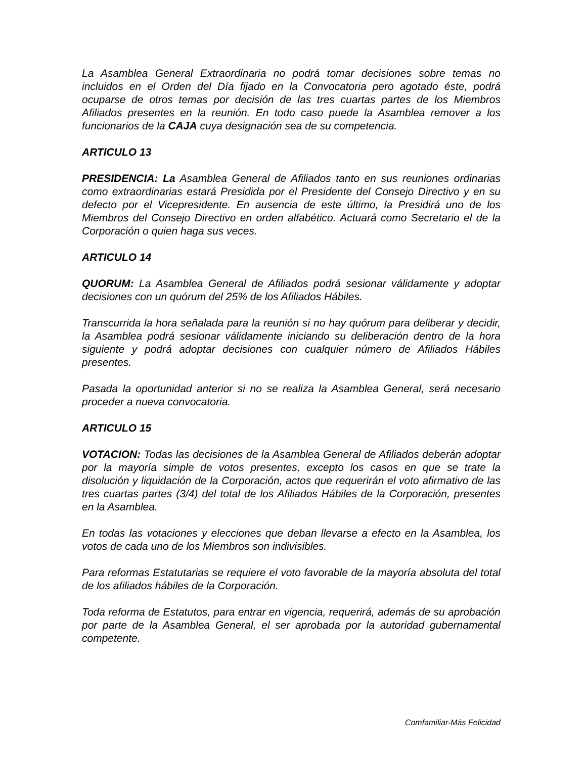La Asamblea General Extraordinaria no podrá tomar decisiones sobre temas no incluidos en el Orden del Día fijado en la Convocatoria pero agotado éste, podrá ocuparse de otros temas por decisión de las tres cuartas partes de los Miembros Afiliados presentes en la reunión. En todo caso puede la Asamblea remover a los funcionarios de la CAJA cuya designación sea de su competencia.
ARTICULO 13
PRESIDENCIA: La Asamblea General de Afiliados tanto en sus reuniones ordinarias como extraordinarias estará Presidida por el Presidente del Consejo Directivo y en su defecto por el Vicepresidente. En ausencia de este último, la Presidirá uno de los Miembros del Consejo Directivo en orden alfabético. Actuará como Secretario el de la Corporación o quien haga sus veces.
ARTICULO 14
QUORUM: La Asamblea General de Afiliados podrá sesionar válidamente y adoptar decisiones con un quórum del 25% de los Afiliados Hábiles.
Transcurrida la hora señalada para la reunión si no hay quórum para deliberar y decidir, la Asamblea podrá sesionar válidamente iniciando su deliberación dentro de la hora siguiente y podrá adoptar decisiones con cualquier número de Afiliados Hábiles presentes.
Pasada la oportunidad anterior si no se realiza la Asamblea General, será necesario proceder a nueva convocatoria.
ARTICULO 15
VOTACION: Todas las decisiones de la Asamblea General de Afiliados deberán adoptar por la mayoría simple de votos presentes, excepto los casos en que se trate la disolución y liquidación de la Corporación, actos que requerirán el voto afirmativo de las tres cuartas partes (3/4) del total de los Afiliados Hábiles de la Corporación, presentes en la Asamblea.
En todas las votaciones y elecciones que deban llevarse a efecto en la Asamblea, los votos de cada uno de los Miembros son indivisibles.
Para reformas Estatutarias se requiere el voto favorable de la mayoría absoluta del total de los afiliados hábiles de la Corporación.
Toda reforma de Estatutos, para entrar en vigencia, requerirá, además de su aprobación por parte de la Asamblea General, el ser aprobada por la autoridad gubernamental competente.
Comfamiliar-Más Felicidad